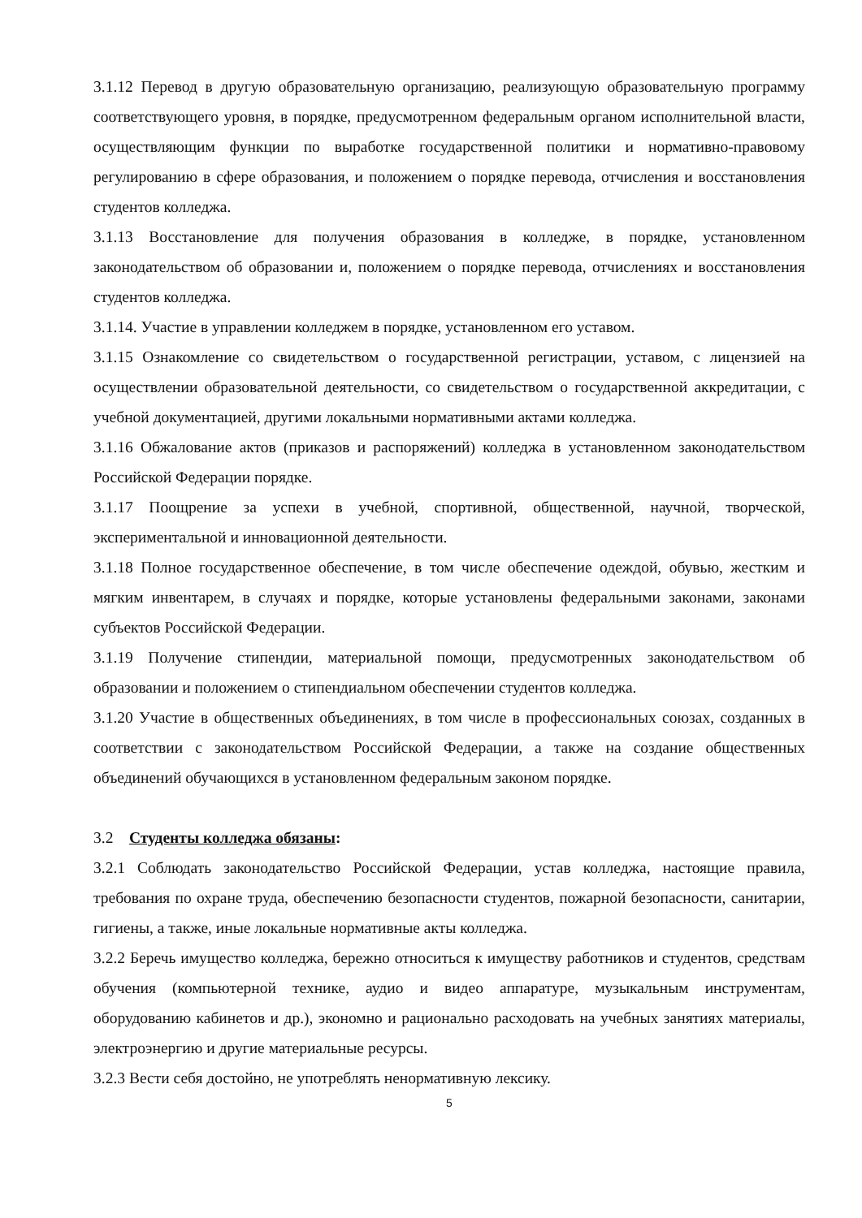3.1.12 Перевод в другую образовательную организацию, реализующую образовательную программу соответствующего уровня, в порядке, предусмотренном федеральным органом исполнительной власти, осуществляющим функции по выработке государственной политики и нормативно-правовому регулированию в сфере образования, и положением о порядке перевода, отчисления и восстановления студентов колледжа.
3.1.13 Восстановление для получения образования в колледже, в порядке, установленном законодательством об образовании и, положением о порядке перевода, отчислениях и восстановления студентов колледжа.
3.1.14. Участие в управлении колледжем в порядке, установленном его уставом.
3.1.15 Ознакомление со свидетельством о государственной регистрации, уставом, с лицензией на осуществлении образовательной деятельности, со свидетельством о государственной аккредитации, с учебной документацией, другими локальными нормативными актами колледжа.
3.1.16 Обжалование актов (приказов и распоряжений) колледжа в установленном законодательством Российской Федерации порядке.
3.1.17 Поощрение за успехи в учебной, спортивной, общественной, научной, творческой, экспериментальной и инновационной деятельности.
3.1.18 Полное государственное обеспечение, в том числе обеспечение одеждой, обувью, жестким и мягким инвентарем, в случаях и порядке, которые установлены федеральными законами, законами субъектов Российской Федерации.
3.1.19 Получение стипендии, материальной помощи, предусмотренных законодательством об образовании и положением о стипендиальном обеспечении студентов колледжа.
3.1.20 Участие в общественных объединениях, в том числе в профессиональных союзах, созданных в соответствии с законодательством Российской Федерации, а также на создание общественных объединений обучающихся в установленном федеральным законом порядке.
3.2 Студенты колледжа обязаны:
3.2.1 Соблюдать законодательство Российской Федерации, устав колледжа, настоящие правила, требования по охране труда, обеспечению безопасности студентов, пожарной безопасности, санитарии, гигиены, а также, иные локальные нормативные акты колледжа.
3.2.2 Беречь имущество колледжа, бережно относиться к имуществу работников и студентов, средствам обучения (компьютерной технике, аудио и видео аппаратуре, музыкальным инструментам, оборудованию кабинетов и др.), экономно и рационально расходовать на учебных занятиях материалы, электроэнергию и другие материальные ресурсы.
3.2.3 Вести себя достойно, не употреблять ненормативную лексику.
5